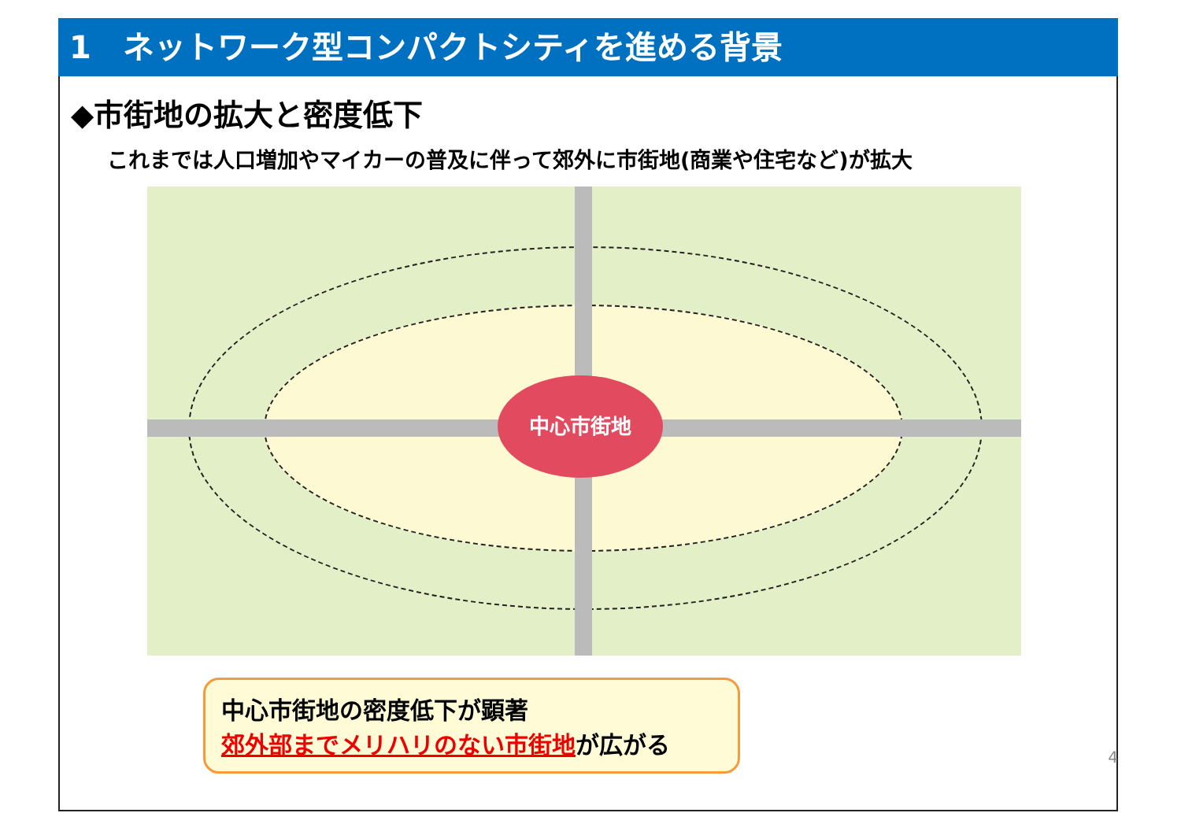1　ネットワーク型コンパクトシティを進める背景
◆市街地の拡大と密度低下
これまでは人口増加やマイカーの普及に伴って郊外に市街地(商業や住宅など)が拡大
中心市街地
中心市街地の密度低下が顕著
郊外部までメリハリのない市街地が広がる
4